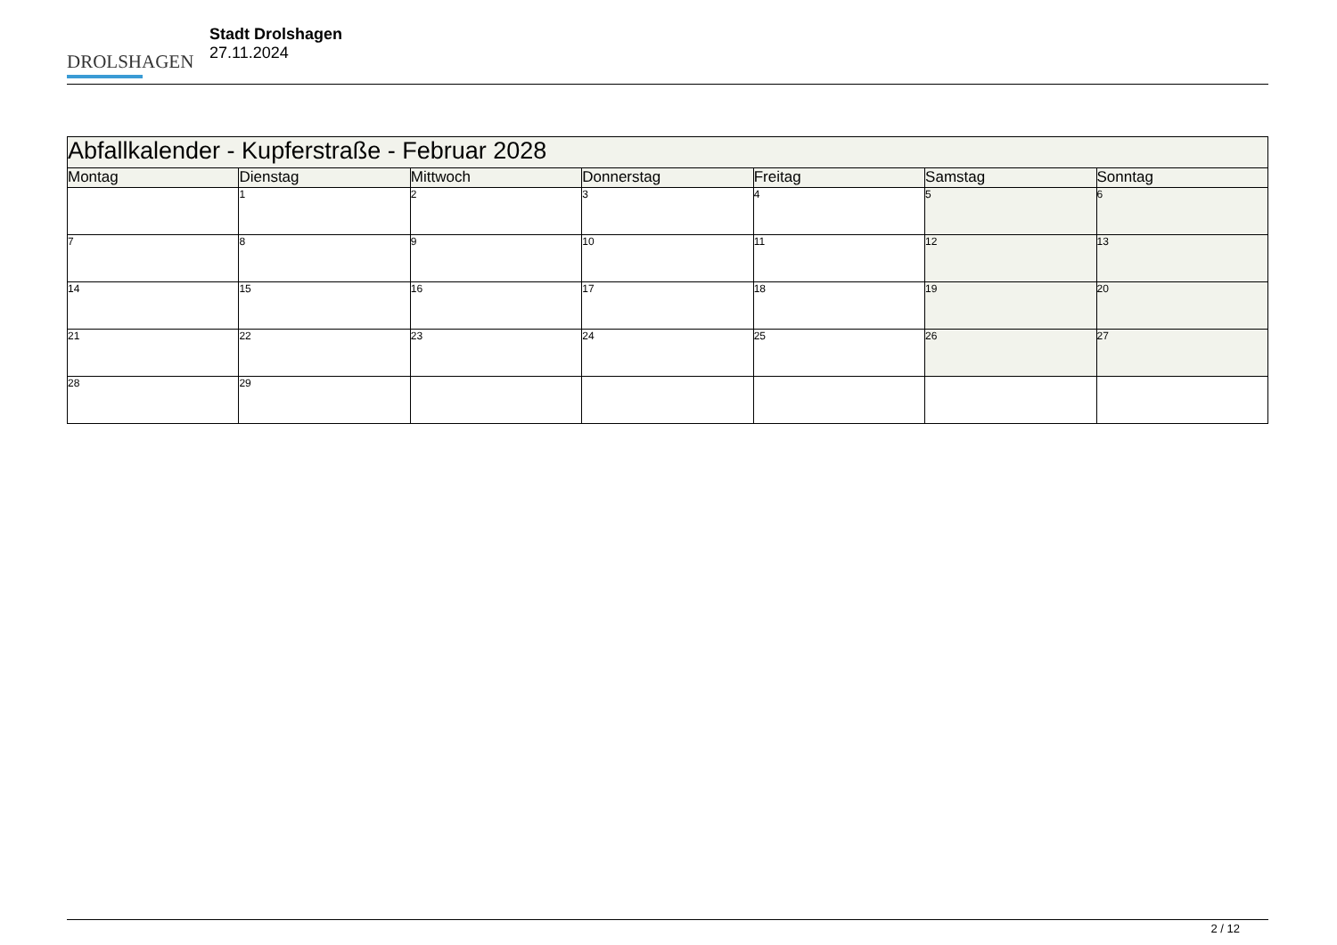DROLSHAGEN
Stadt Drolshagen
27.11.2024
| Abfallkalender - Kupferstraße - Februar 2028 | | | | | | |
| --- | --- | --- | --- | --- | --- | --- |
| Montag | Dienstag | Mittwoch | Donnerstag | Freitag | Samstag | Sonntag |
| | 1 | 2 | 3 | 4 | 5 | 6 |
| 7 | 8 | 9 | 10 | 11 | 12 | 13 |
| 14 | 15 | 16 | 17 | 18 | 19 | 20 |
| 21 | 22 | 23 | 24 | 25 | 26 | 27 |
| 28 | 29 | | | | | |
2 / 12